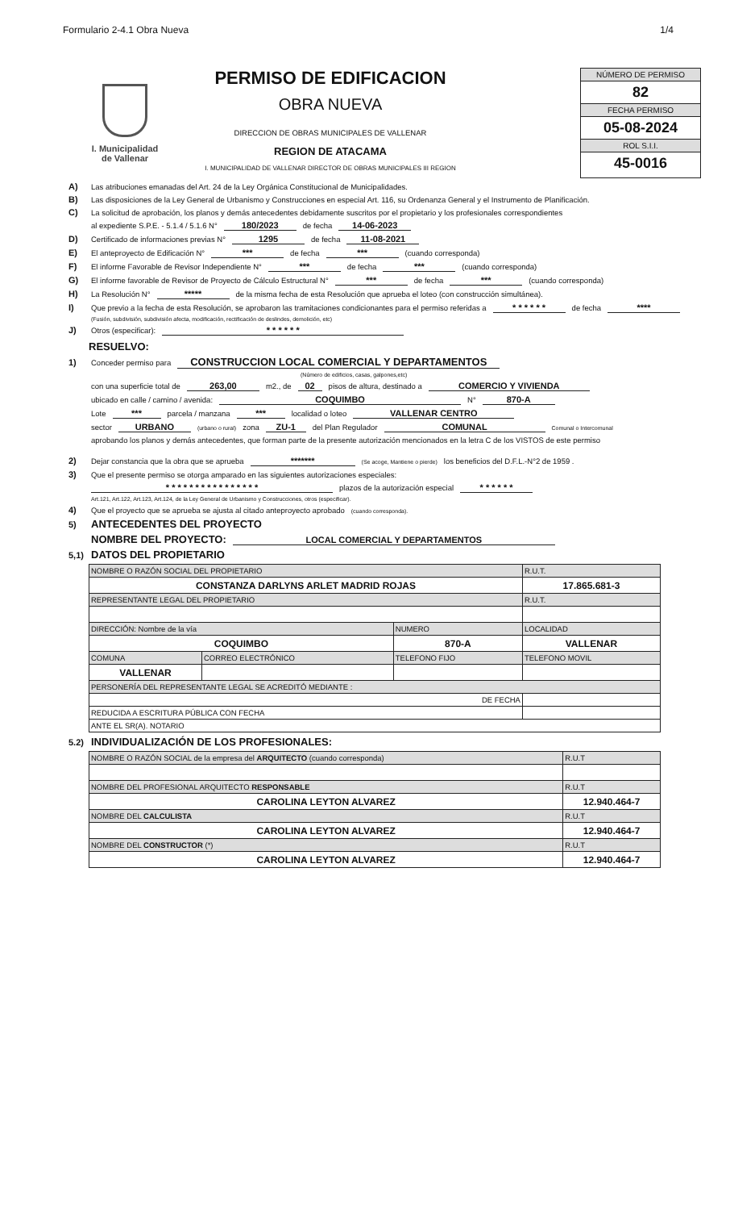Formulario 2-4.1 Obra Nueva 1/4
I. Municipalidad
de Vallenar
PERMISO DE EDIFICACION
OBRA NUEVA
DIRECCION DE OBRAS MUNICIPALES DE VALLENAR
REGION DE ATACAMA
I. MUNICIPALIDAD DE VALLENAR DIRECTOR DE OBRAS MUNICIPALES III REGION
NÚMERO DE PERMISO
82
FECHA PERMISO
05-08-2024
ROL S.I.I.
45-0016
A) Las atribuciones emanadas del Art. 24 de la Ley Orgánica Constitucional de Municipalidades.
B) Las disposiciones de la Ley General de Urbanismo y Construcciones en especial Art. 116, su Ordenanza General y el Instrumento de Planificación.
C) La solicitud de aprobación, los planos y demás antecedentes debidamente suscritos por el propietario y los profesionales correspondientes
al expediente S.P.E. - 5.1.4 / 5.1.6 N° 180/2023 de fecha 14-06-2023
D) Certificado de informaciones previas N° 1295 de fecha 11-08-2021
E) El anteproyecto de Edificación N° *** de fecha *** (cuando corresponda)
F) El informe Favorable de Revisor Independiente N° *** de fecha *** (cuando corresponda)
G) El informe favorable de Revisor de Proyecto de Cálculo Estructural N° *** de fecha *** (cuando corresponda)
H) La Resolución N° ***** de la misma fecha de esta Resolución que aprueba el loteo (con construcción simultánea).
I) Que previo a la fecha de esta Resolución, se aprobaron las tramitaciones condicionantes para el permiso referidas a * * * * * * de fecha ****
(Fusión, subdivisión, subdivisión afecta, modificación, rectificación de deslindes, demolición, etc)
J) Otros (especificar): * * * * * *
RESUELVO:
1) Conceder permiso para CONSTRUCCION LOCAL COMERCIAL Y DEPARTAMENTOS
(Número de edificios, casas, galpones,etc)
con una superficie total de 263,00 m2., de 02 pisos de altura, destinado a COMERCIO Y VIVIENDA
ubicado en calle / camino / avenida: COQUIMBO N° 870-A
Lote *** parcela / manzana *** localidad o loteo VALLENAR CENTRO
sector URBANO (urbano o rural) zona ZU-1 del Plan Regulador COMUNAL Comunal o Intercomunal
aprobando los planos y demás antecedentes, que forman parte de la presente autorización mencionados en la letra C de los VISTOS de este permiso
2) Dejar constancia que la obra que se aprueba ******* (Se acoge, Mantiene o pierde) los beneficios del D.F.L.-N°2 de 1959 .
3) Que el presente permiso se otorga amparado en las siguientes autorizaciones especiales:
* * * * * * * * * * * * * * * * plazos de la autorización especial * * * * * *
Art.121, Art.122, Art.123, Art.124, de la Ley General de Urbanismo y Construcciones, otros (especificar).
4) Que el proyecto que se aprueba se ajusta al citado anteproyecto aprobado (cuando corresponda).
5) ANTECEDENTES DEL PROYECTO
NOMBRE DEL PROYECTO: LOCAL COMERCIAL Y DEPARTAMENTOS
5,1) DATOS DEL PROPIETARIO
| NOMBRE O RAZÓN SOCIAL DEL PROPIETARIO | | | | R.U.T. |
| --- | --- | --- | --- | --- |
| CONSTANZA DARLYNS ARLET MADRID ROJAS | | | | 17.865.681-3 |
| REPRESENTANTE LEGAL DEL PROPIETARIO | | | | R.U.T. |
| DIRECCIÓN: Nombre de la vía | | | NUMERO | LOCALIDAD |
| COQUIMBO | | | 870-A | VALLENAR |
| COMUNA | CORREO ELECTRÓNICO | TELEFONO FIJO | | TELEFONO MOVIL |
| VALLENAR | | | | |
| PERSONERÍA DEL REPRESENTANTE LEGAL SE ACREDITÓ MEDIANTE : | | | | |
| DE FECHA | | | | |
| REDUCIDA A ESCRITURA PÚBLICA CON FECHA | | | | |
| ANTE EL SR(A). NOTARIO | | | | |
5.2) INDIVIDUALIZACIÓN DE LOS PROFESIONALES:
| NOMBRE O RAZÓN SOCIAL de la empresa del ARQUITECTO (cuando corresponda) | R.U.T |
| --- | --- |
| NOMBRE DEL PROFESIONAL ARQUITECTO RESPONSABLE | R.U.T |
| CAROLINA LEYTON ALVAREZ | 12.940.464-7 |
| NOMBRE DEL CALCULISTA | R.U.T |
| CAROLINA LEYTON ALVAREZ | 12.940.464-7 |
| NOMBRE DEL CONSTRUCTOR (*) | R.U.T |
| CAROLINA LEYTON ALVAREZ | 12.940.464-7 |